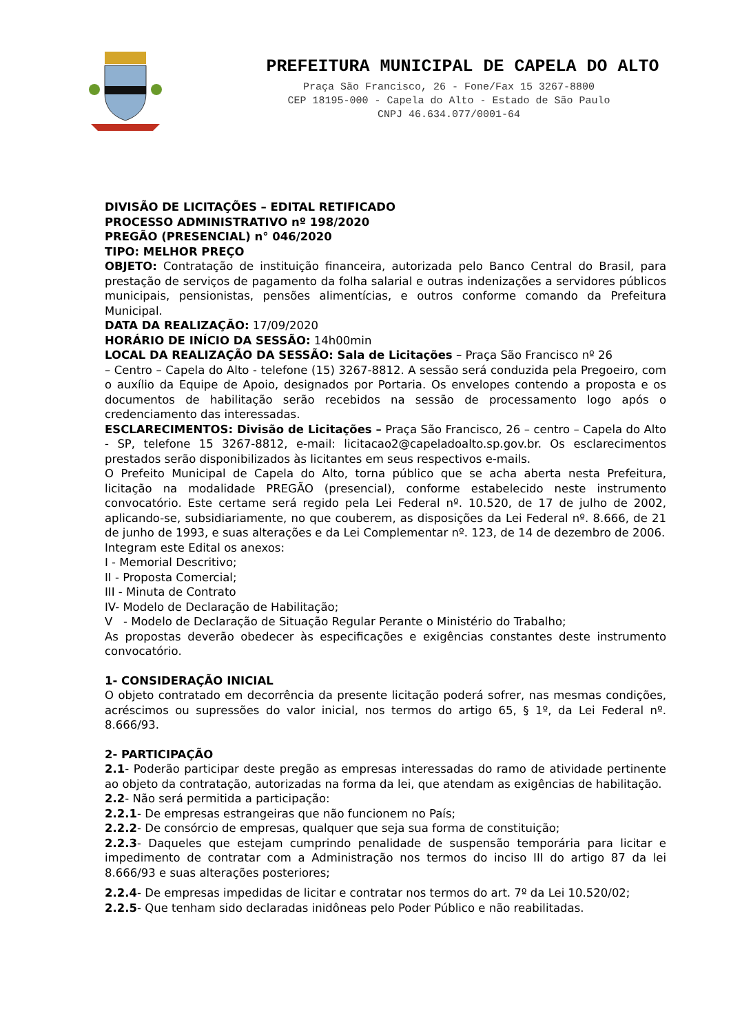PREFEITURA MUNICIPAL DE CAPELA DO ALTO
Praça São Francisco, 26 - Fone/Fax 15 3267-8800
CEP 18195-000 - Capela do Alto - Estado de São Paulo
CNPJ 46.634.077/0001-64
DIVISÃO DE LICITAÇÕES – EDITAL RETIFICADO
PROCESSO ADMINISTRATIVO nº 198/2020
PREGÃO (PRESENCIAL) n° 046/2020
TIPO: MELHOR PREÇO
OBJETO: Contratação de instituição financeira, autorizada pelo Banco Central do Brasil, para prestação de serviços de pagamento da folha salarial e outras indenizações a servidores públicos municipais, pensionistas, pensões alimentícias, e outros conforme comando da Prefeitura Municipal.
DATA DA REALIZAÇÃO: 17/09/2020
HORÁRIO DE INÍCIO DA SESSÃO: 14h00min
LOCAL DA REALIZAÇÃO DA SESSÃO: Sala de Licitações – Praça São Francisco nº 26
– Centro – Capela do Alto - telefone (15) 3267-8812. A sessão será conduzida pela Pregoeiro, com o auxílio da Equipe de Apoio, designados por Portaria. Os envelopes contendo a proposta e os documentos de habilitação serão recebidos na sessão de processamento logo após o credenciamento das interessadas.
ESCLARECIMENTOS: Divisão de Licitações – Praça São Francisco, 26 – centro – Capela do Alto - SP, telefone 15 3267-8812, e-mail: licitacao2@capeladoalto.sp.gov.br. Os esclarecimentos prestados serão disponibilizados às licitantes em seus respectivos e-mails.
O Prefeito Municipal de Capela do Alto, torna público que se acha aberta nesta Prefeitura, licitação na modalidade PREGÃO (presencial), conforme estabelecido neste instrumento convocatório. Este certame será regido pela Lei Federal nº. 10.520, de 17 de julho de 2002, aplicando-se, subsidiariamente, no que couberem, as disposições da Lei Federal nº. 8.666, de 21 de junho de 1993, e suas alterações e da Lei Complementar nº. 123, de 14 de dezembro de 2006.
Integram este Edital os anexos:
I - Memorial Descritivo;
II - Proposta Comercial;
III - Minuta de Contrato
IV- Modelo de Declaração de Habilitação;
V - Modelo de Declaração de Situação Regular Perante o Ministério do Trabalho;
As propostas deverão obedecer às especificações e exigências constantes deste instrumento convocatório.
1- CONSIDERAÇÃO INICIAL
O objeto contratado em decorrência da presente licitação poderá sofrer, nas mesmas condições, acréscimos ou supressões do valor inicial, nos termos do artigo 65, § 1º, da Lei Federal nº. 8.666/93.
2- PARTICIPAÇÃO
2.1- Poderão participar deste pregão as empresas interessadas do ramo de atividade pertinente ao objeto da contratação, autorizadas na forma da lei, que atendam as exigências de habilitação.
2.2- Não será permitida a participação:
2.2.1- De empresas estrangeiras que não funcionem no País;
2.2.2- De consórcio de empresas, qualquer que seja sua forma de constituição;
2.2.3- Daqueles que estejam cumprindo penalidade de suspensão temporária para licitar e impedimento de contratar com a Administração nos termos do inciso III do artigo 87 da lei 8.666/93 e suas alterações posteriores;
2.2.4- De empresas impedidas de licitar e contratar nos termos do art. 7º da Lei 10.520/02;
2.2.5- Que tenham sido declaradas inidôneas pelo Poder Público e não reabilitadas.